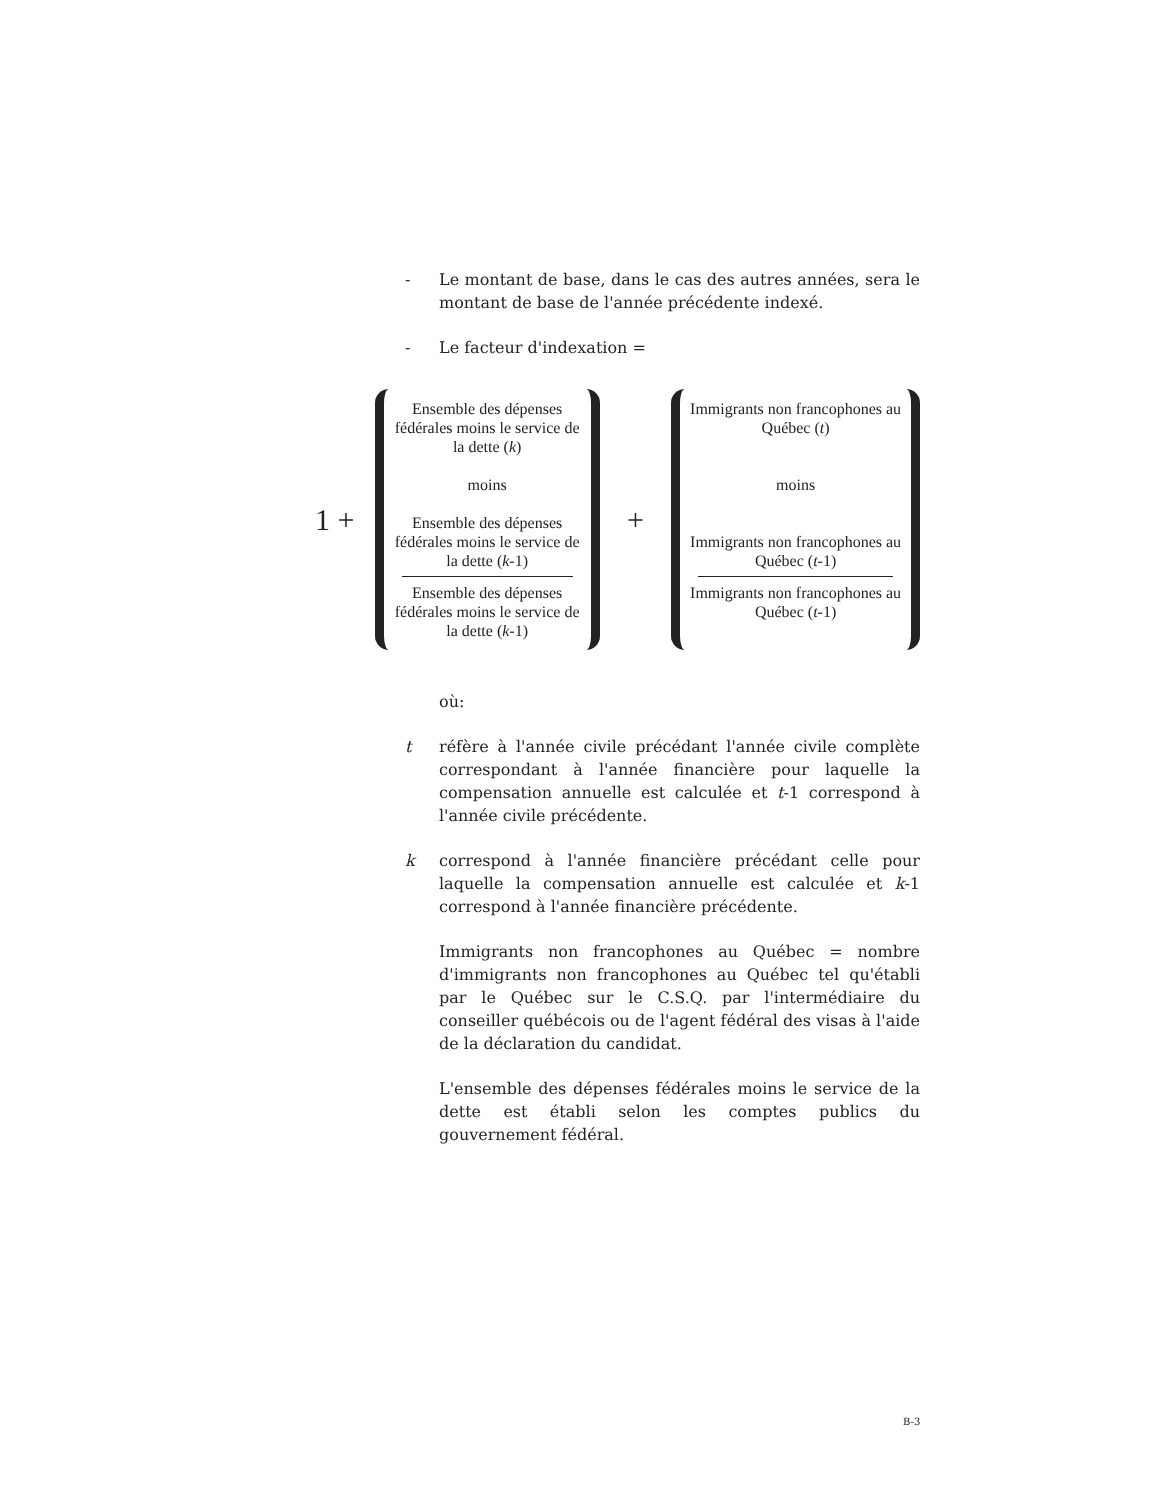- Le montant de base, dans le cas des autres années, sera le montant de base de l'année précédente indexé.
- Le facteur d'indexation =
1 +
Ensemble des dépenses fédérales moins le service de la dette (k)
moins
Ensemble des dépenses fédérales moins le service de la dette (k-1)
Ensemble des dépenses fédérales moins le service de la dette (k-1)
+
Immigrants non francophones au Québec (t)
moins
Immigrants non francophones au Québec (t-1)
Immigrants non francophones au Québec (t-1)
où:
t réfère à l'année civile précédant l'année civile complète correspondant à l'année financière pour laquelle la compensation annuelle est calculée et t-1 correspond à l'année civile précédente.
k correspond à l'année financière précédant celle pour laquelle la compensation annuelle est calculée et k-1 correspond à l'année financière précédente.
Immigrants non francophones au Québec = nombre d'immigrants non francophones au Québec tel qu'établi par le Québec sur le C.S.Q. par l'intermédiaire du conseiller québécois ou de l'agent fédéral des visas à l'aide de la déclaration du candidat.
L'ensemble des dépenses fédérales moins le service de la dette est établi selon les comptes publics du gouvernement fédéral.
B-3